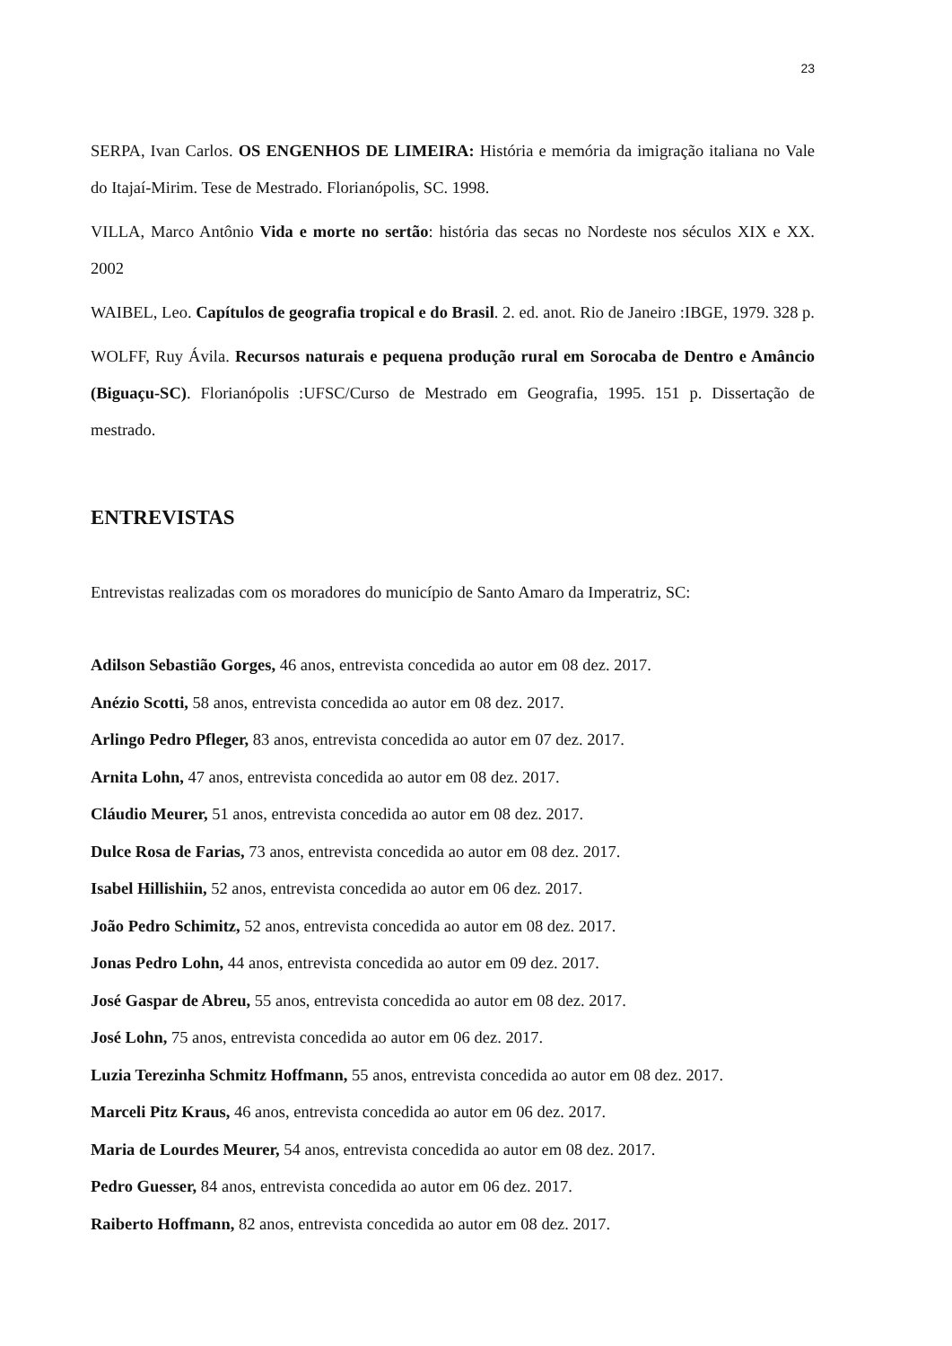23
SERPA, Ivan Carlos. OS ENGENHOS DE LIMEIRA: História e memória da imigração italiana no Vale do Itajaí-Mirim. Tese de Mestrado. Florianópolis, SC. 1998.
VILLA, Marco Antônio Vida e morte no sertão: história das secas no Nordeste nos séculos XIX e XX. 2002
WAIBEL, Leo. Capítulos de geografia tropical e do Brasil. 2. ed. anot. Rio de Janeiro :IBGE, 1979. 328 p.
WOLFF, Ruy Ávila. Recursos naturais e pequena produção rural em Sorocaba de Dentro e Amâncio (Biguaçu-SC). Florianópolis :UFSC/Curso de Mestrado em Geografia, 1995. 151 p. Dissertação de mestrado.
ENTREVISTAS
Entrevistas realizadas com os moradores do município de Santo Amaro da Imperatriz, SC:
Adilson Sebastião Gorges, 46 anos, entrevista concedida ao autor em 08 dez. 2017.
Anézio Scotti, 58 anos, entrevista concedida ao autor em 08 dez. 2017.
Arlingo Pedro Pfleger, 83 anos, entrevista concedida ao autor em 07 dez. 2017.
Arnita Lohn, 47 anos, entrevista concedida ao autor em 08 dez. 2017.
Cláudio Meurer, 51 anos, entrevista concedida ao autor em 08 dez. 2017.
Dulce Rosa de Farias, 73 anos, entrevista concedida ao autor em 08 dez. 2017.
Isabel Hillishiin, 52 anos, entrevista concedida ao autor em 06 dez. 2017.
João Pedro Schimitz, 52 anos, entrevista concedida ao autor em 08 dez. 2017.
Jonas Pedro Lohn, 44 anos, entrevista concedida ao autor em 09 dez. 2017.
José Gaspar de Abreu, 55 anos, entrevista concedida ao autor em 08 dez. 2017.
José Lohn, 75 anos, entrevista concedida ao autor em 06 dez. 2017.
Luzia Terezinha Schmitz Hoffmann, 55 anos, entrevista concedida ao autor em 08 dez. 2017.
Marceli Pitz Kraus, 46 anos, entrevista concedida ao autor em 06 dez. 2017.
Maria de Lourdes Meurer, 54 anos, entrevista concedida ao autor em 08 dez. 2017.
Pedro Guesser, 84 anos, entrevista concedida ao autor em 06 dez. 2017.
Raiberto Hoffmann, 82 anos, entrevista concedida ao autor em 08 dez. 2017.